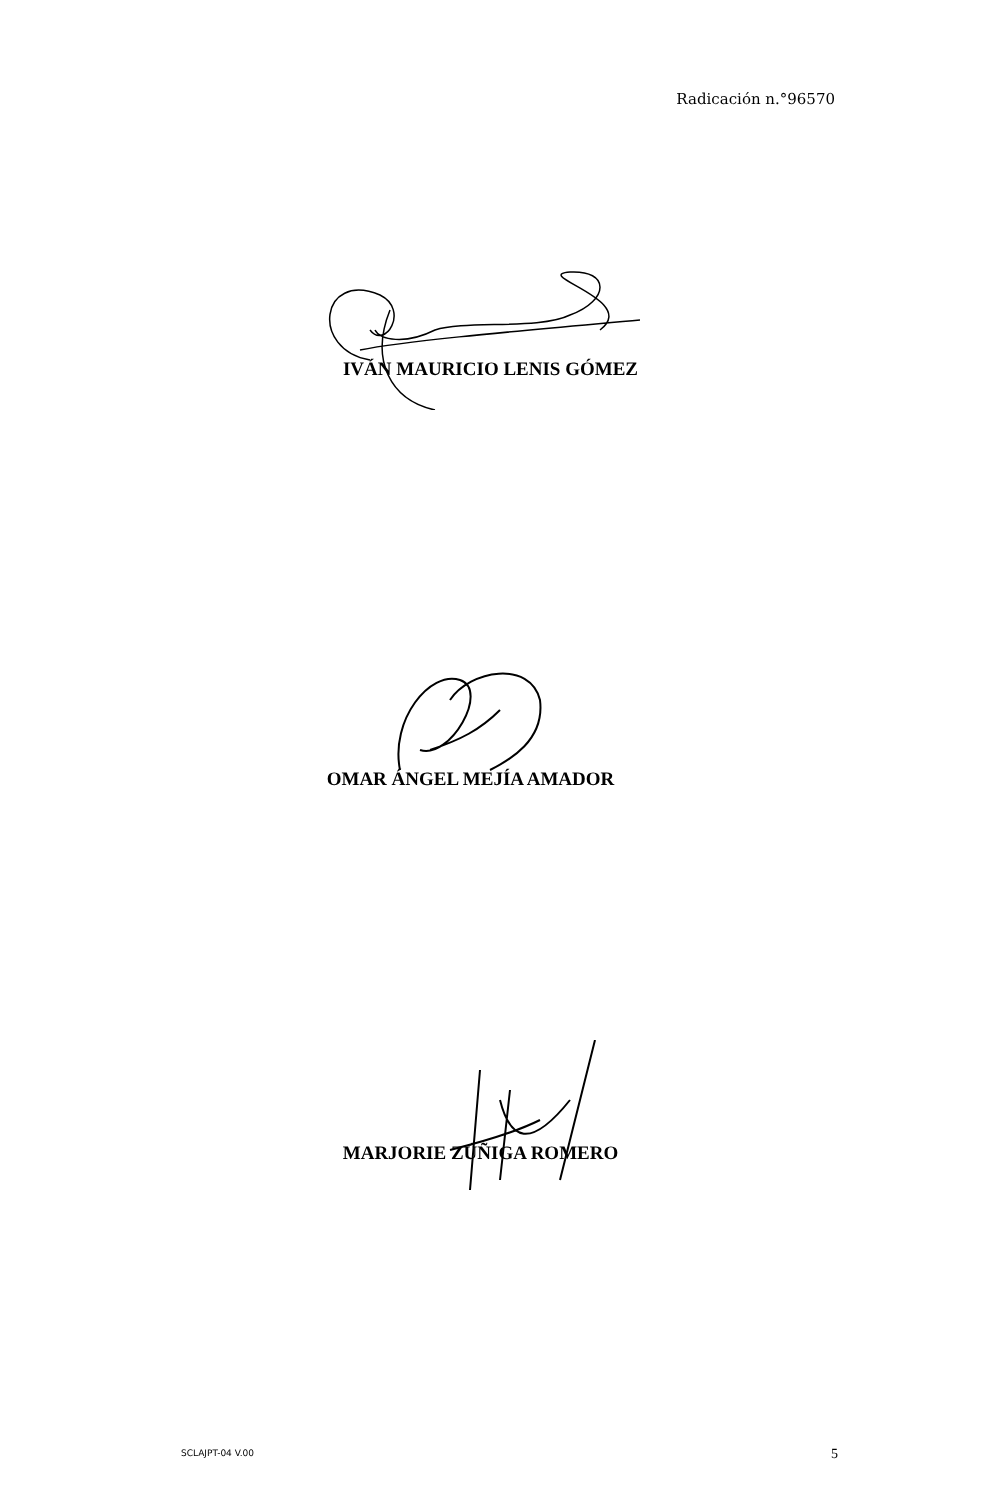Radicación n.°96570
IVÁN MAURICIO LENIS GÓMEZ
OMAR ÁNGEL MEJÍA AMADOR
MARJORIE ZÚÑIGA ROMERO
SCLAJPT-04 V.00 5